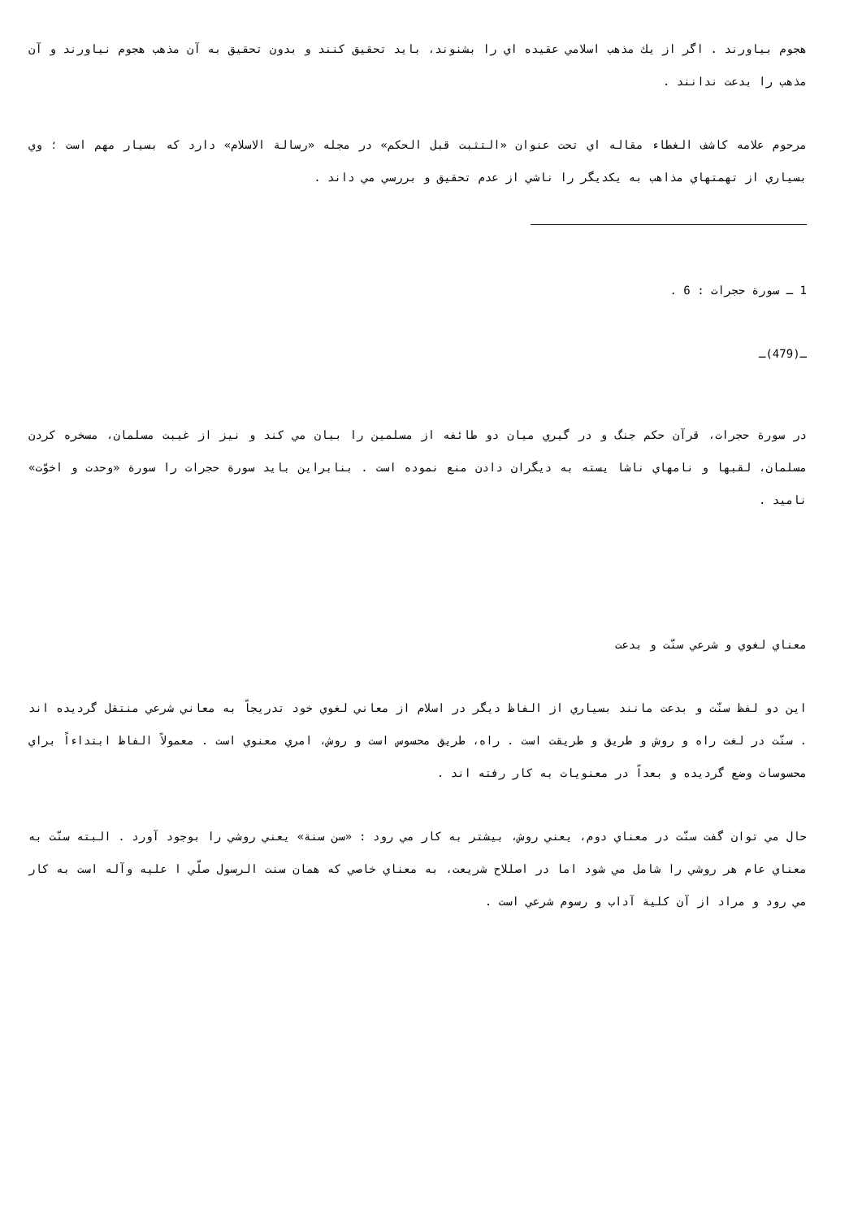هجوم بياورند . اگر از يك مذهب اسلامي عقيده اي را بشنوند، بايد تحقيق كنند و بدون تحقيق به آن مذهب هجوم نياورند و آن مذهب را بدعت ندانند .
مرحوم علامه كاشف الغطاء مقاله اي تحت عنوان «التثبت قبل الحكم» در مجله «رسالة الاسلام» دارد كه بسيار مهم است ؛ وي بسياري از تهمتهاي مذاهب به يكديگر را ناشي از عدم تحقيق و بررسي مي داند .
1 ـ سورة حجرات : 6 .
ـ(479)ـ
در سورة حجرات، قرآن حكم جنگ و در گيري ميان دو طائفه از مسلمين را بيان مي كند و نيز از غيبت مسلمان، مسخره كردن مسلمان، لقبها و نامهاي ناشا يسته به ديگران دادن منع نموده است . بنابراين بايد سورة حجرات را سورة «وحدت و اخوّت» ناميد .
معناي لغوي و شرعي سنّت و بدعت
اين دو لفظ سنّت و بدعت مانند بسياري از الفاظ ديگر در اسلام از معاني لغوي خود تدريجاً به معاني شرعي منتقل گرديده اند . سنّت در لغت راه و روش و طريق و طريقت است . راه، طريق محسوس است و روش، امري معنوي است . معمولاً الفاظ ابتداءاً براي محسوسات وضع گرديده و بعداً در معنويات به كار رفته اند .
حال مي توان گفت سنّت در معناي دوم، يعني روش، بيشتر به كار مي رود : «سن سنة» يعني روشي را بوجود آورد . البته سنّت به معناي عام هر روشي را شامل مي شود اما در اصللاح شريعت، به معناي خاصي كه همان سنت الرسول صلّي ا عليه وآله است به كار مي رود و مراد از آن كلية آداب و رسوم شرعي است .